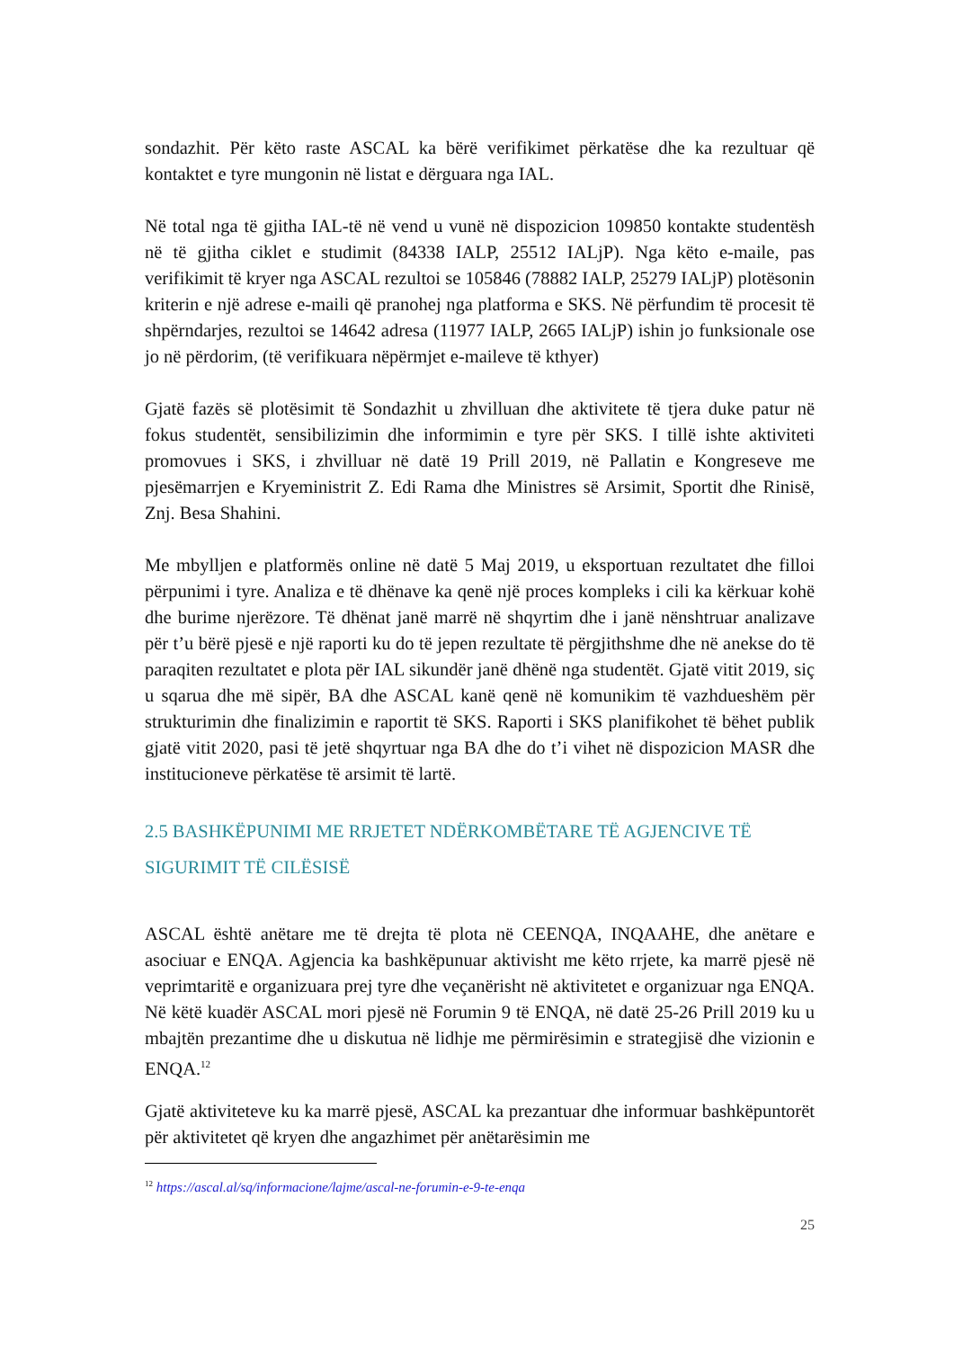sondazhit. Për këto raste ASCAL ka bërë verifikimet përkatëse dhe ka rezultuar që kontaktet e tyre mungonin në listat e dërguara nga IAL.
Në total nga të gjitha IAL-të në vend u vunë në dispozicion 109850 kontakte studentësh në të gjitha ciklet e studimit (84338 IALP, 25512 IALjP). Nga këto e-maile, pas verifikimit të kryer nga ASCAL rezultoi se 105846 (78882 IALP, 25279 IALjP) plotësonin kriterin e një adrese e-maili që pranohej nga platforma e SKS. Në përfundim të procesit të shpërndarjes, rezultoi se 14642 adresa (11977 IALP, 2665 IALjP) ishin jo funksionale ose jo në përdorim, (të verifikuara nëpërmjet e-maileve të kthyer)
Gjatë fazës së plotësimit të Sondazhit u zhvilluan dhe aktivitete të tjera duke patur në fokus studentët, sensibilizimin dhe informimin e tyre për SKS. I tillë ishte aktiviteti promovues i SKS, i zhvilluar në datë 19 Prill 2019, në Pallatin e Kongreseve me pjesëmarrjen e Kryeministrit Z. Edi Rama dhe Ministres së Arsimit, Sportit dhe Rinisë, Znj. Besa Shahini.
Me mbylljen e platformës online në datë 5 Maj 2019, u eksportuan rezultatet dhe filloi përpunimi i tyre. Analiza e të dhënave ka qenë një proces kompleks i cili ka kërkuar kohë dhe burime njerëzore. Të dhënat janë marrë në shqyrtim dhe i janë nënshtruar analizave për t’u bërë pjesë e një raporti ku do të jepen rezultate të përgjithshme dhe në anekse do të paraqiten rezultatet e plota për IAL sikundër janë dhënë nga studentët. Gjatë vitit 2019, siç u sqarua dhe më sipër, BA dhe ASCAL kanë qenë në komunikim të vazhdueshëm për strukturimin dhe finalizimin e raportit të SKS. Raporti i SKS planifikohet të bëhet publik gjatë vitit 2020, pasi të jetë shqyrtuar nga BA dhe do t’i vihet në dispozicion MASR dhe institucioneve përkatëse të arsimit të lartë.
2.5 BASHKËPUNIMI ME RRJETET NDËRKOMBËTARE TË AGJENCIVE TË SIGURIMIT TË CILËSISË
ASCAL është anëtare me të drejta të plota në CEENQA, INQAAHE, dhe anëtare e asociuar e ENQA. Agjencia ka bashkëpunuar aktivisht me këto rrjete, ka marrë pjesë në veprimtaritë e organizuara prej tyre dhe veçanërisht në aktivitetet e organizuar nga ENQA. Në këtë kuadër ASCAL mori pjesë në Forumin 9 të ENQA, në datë 25-26 Prill 2019 ku u mbajtën prezantime dhe u diskutua në lidhje me përmirësimin e strategjisë dhe vizionin e ENQA.<sup>12</sup>
Gjatë aktiviteteve ku ka marrë pjesë, ASCAL ka prezantuar dhe informuar bashkëpuntorët për aktivitetet që kryen dhe angazhimet për anëtarësimin me
<sup>12</sup> https://ascal.al/sq/informacione/lajme/ascal-ne-forumin-e-9-te-enqa
25